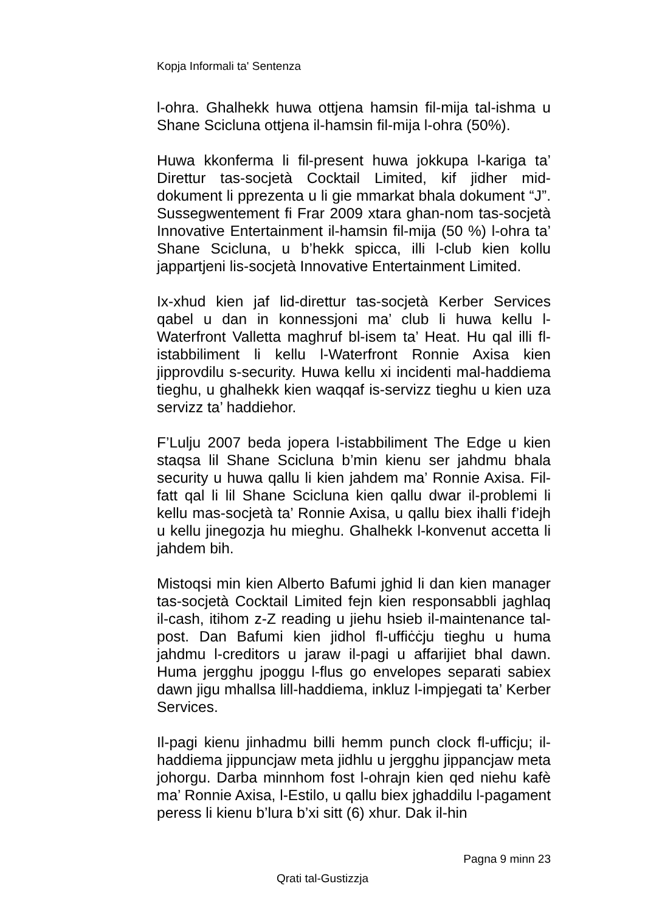Kopja Informali ta' Sentenza
l-ohra. Ghalhekk huwa ottjena hamsin fil-mija tal-ishma u Shane Scicluna ottjena il-hamsin fil-mija l-ohra (50%).
Huwa kkonferma li fil-present huwa jokkupa l-kariga ta’ Direttur tas-socjetà Cocktail Limited, kif jidher mid-dokument li pprezenta u li gie mmarkat bhala dokument “J”. Sussegwentement fi Frar 2009 xtara ghan-nom tas-socjetà Innovative Entertainment il-hamsin fil-mija (50 %) l-ohra ta’ Shane Scicluna, u b’hekk spicca, illi l-club kien kollu jappartjeni lis-socjetà Innovative Entertainment Limited.
Ix-xhud kien jaf lid-direttur tas-socjetà Kerber Services qabel u dan in konnessjoni ma’ club li huwa kellu l-Waterfront Valletta maghruf bl-isem ta’ Heat. Hu qal illi fl-istabbiliment li kellu l-Waterfront Ronnie Axisa kien jipprovdilu s-security. Huwa kellu xi incidenti mal-haddiema tieghu, u ghalhekk kien waqqaf is-servizz tieghu u kien uza servizz ta’ haddiehor.
F’Lulju 2007 beda jopera l-istabbiliment The Edge u kien staqsa lil Shane Scicluna b’min kienu ser jahdmu bhala security u huwa qallu li kien jahdem ma’ Ronnie Axisa. Fil-fatt qal li lil Shane Scicluna kien qallu dwar il-problemi li kellu mas-socjetà ta’ Ronnie Axisa, u qallu biex ihalli f’idejh u kellu jinegozja hu mieghu. Ghalhekk l-konvenut accetta li jahdem bih.
Mistoqsi min kien Alberto Bafumi jghid li dan kien manager tas-socjetà Cocktail Limited fejn kien responsabbli jaghlaq il-cash, itihom z-Z reading u jiehu hsieb il-maintenance tal-post. Dan Bafumi kien jidhol fl-uffiċċju tieghu u huma jahdmu l-creditors u jaraw il-pagi u affarijiet bhal dawn. Huma jergghu jpoggu l-flus go envelopes separati sabiex dawn jigu mhallsa lill-haddiema, inkluz l-impjegati ta’ Kerber Services.
Il-pagi kienu jinhadmu billi hemm punch clock fl-ufficju; il-haddiema jippuncjaw meta jidhlu u jergghu jippancjaw meta johorgu. Darba minnhom fost l-ohrajn kien qed niehu kafè ma’ Ronnie Axisa, l-Estilo, u qallu biex jghaddilu l-pagament peress li kienu b’lura b’xi sitt (6) xhur. Dak il-hin
Pagna 9 minn 23
Qrati tal-Gustizzja